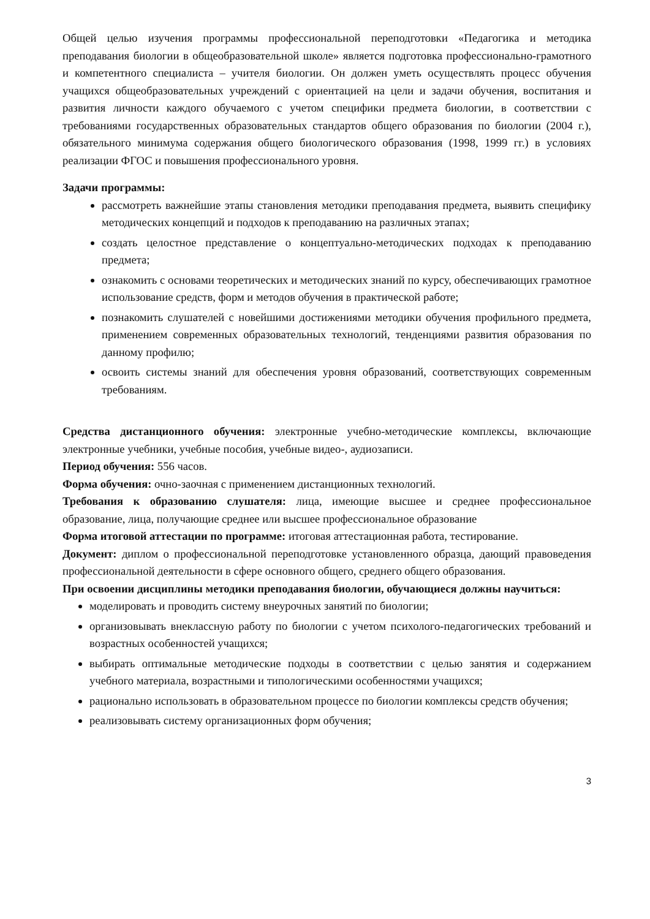Общей целью изучения программы профессиональной переподготовки «Педагогика и методика преподавания биологии в общеобразовательной школе» является подготовка профессионально-грамотного и компетентного специалиста – учителя биологии. Он должен уметь осуществлять процесс обучения учащихся общеобразовательных учреждений с ориентацией на цели и задачи обучения, воспитания и развития личности каждого обучаемого с учетом специфики предмета биологии, в соответствии с требованиями государственных образовательных стандартов общего образования по биологии (2004 г.), обязательного минимума содержания общего биологического образования (1998, 1999 гг.) в условиях реализации ФГОС и повышения профессионального уровня.
Задачи программы:
рассмотреть важнейшие этапы становления методики преподавания предмета, выявить специфику методических концепций и подходов к преподаванию на различных этапах;
создать целостное представление о концептуально-методических подходах к преподаванию предмета;
ознакомить с основами теоретических и методических знаний по курсу, обеспечивающих грамотное использование средств, форм и методов обучения в практической работе;
познакомить слушателей с новейшими достижениями методики обучения профильного предмета, применением современных образовательных технологий, тенденциями развития образования по данному профилю;
освоить системы знаний для обеспечения уровня образований, соответствующих современным требованиям.
Средства дистанционного обучения: электронные учебно-методические комплексы, включающие электронные учебники, учебные пособия, учебные видео-, аудиозаписи.
Период обучения: 556 часов.
Форма обучения: очно-заочная с применением дистанционных технологий.
Требования к образованию слушателя: лица, имеющие высшее и среднее профессиональное образование, лица, получающие среднее или высшее профессиональное образование
Форма итоговой аттестации по программе: итоговая аттестационная работа, тестирование.
Документ: диплом о профессиональной переподготовке установленного образца, дающий правоведения профессиональной деятельности в сфере основного общего, среднего общего образования.
При освоении дисциплины методики преподавания биологии, обучающиеся должны научиться:
моделировать и проводить систему внеурочных занятий по биологии;
организовывать внеклассную работу по биологии с учетом психолого-педагогических требований и возрастных особенностей учащихся;
выбирать оптимальные методические подходы в соответствии с целью занятия и содержанием учебного материала, возрастными и типологическими особенностями учащихся;
рационально использовать в образовательном процессе по биологии комплексы средств обучения;
реализовывать систему организационных форм обучения;
3